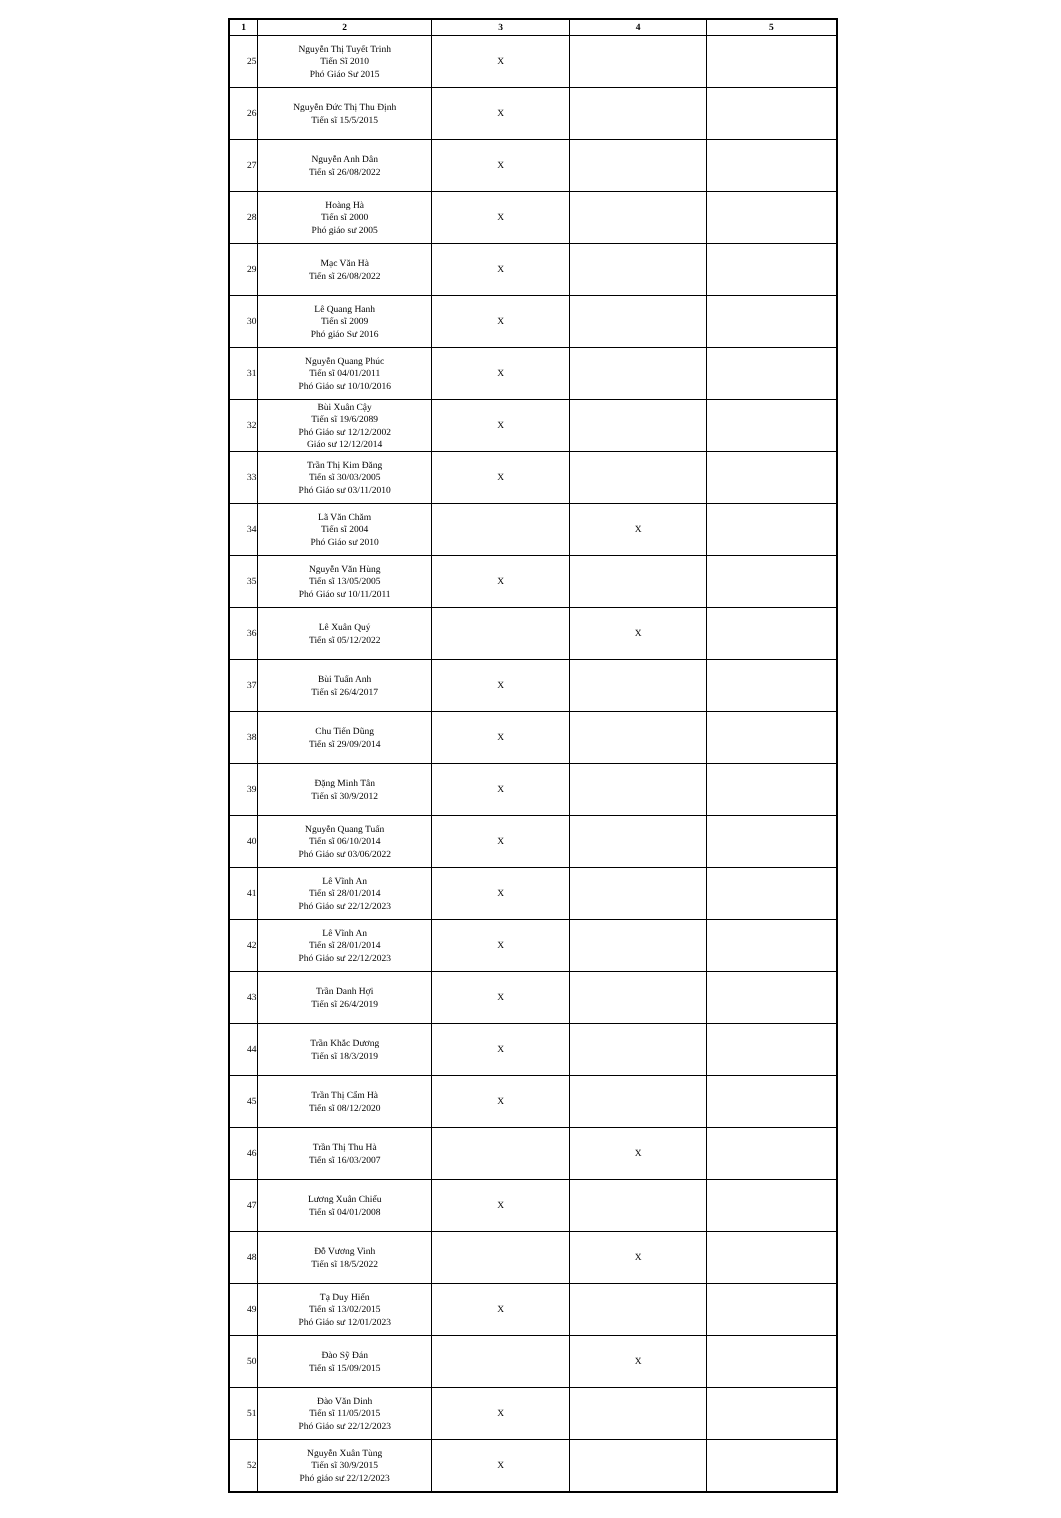| 1 | 2 | 3 | 4 | 5 |
| --- | --- | --- | --- | --- |
| 25 | Nguyễn Thị Tuyết Trinh Tiến Sĩ 2010 Phó Giáo Sư 2015 | X | | |
| 26 | Nguyễn Đức Thị Thu Định Tiến sĩ 15/5/2015 | X | | |
| 27 | Nguyễn Anh Dân Tiến sĩ 26/08/2022 | X | | |
| 28 | Hoàng Hà Tiến sĩ 2000 Phó giáo sư 2005 | X | | |
| 29 | Mạc Văn Hà Tiến sĩ 26/08/2022 | X | | |
| 30 | Lê Quang Hanh Tiến sĩ 2009 Phó giáo Sư 2016 | X | | |
| 31 | Nguyễn Quang Phúc Tiến sĩ 04/01/2011 Phó Giáo sư 10/10/2016 | X | | |
| 32 | Bùi Xuân Cậy Tiến sĩ 19/6/2089 Phó Giáo sư 12/12/2002 Giáo sư 12/12/2014 | X | | |
| 33 | Trần Thị Kim Đăng Tiến sĩ 30/03/2005 Phó Giáo sư 03/11/2010 | X | | |
| 34 | Lã Văn Chăm Tiến sĩ 2004 Phó Giáo sư 2010 | | X | |
| 35 | Nguyễn Văn Hùng Tiến sĩ 13/05/2005 Phó Giáo sư 10/11/2011 | X | | |
| 36 | Lê Xuân Quý Tiến sĩ 05/12/2022 | | X | |
| 37 | Bùi Tuấn Anh Tiến sĩ 26/4/2017 | X | | |
| 38 | Chu Tiến Dũng Tiến sĩ 29/09/2014 | X | | |
| 39 | Đặng Minh Tân Tiến sĩ 30/9/2012 | X | | |
| 40 | Nguyễn Quang Tuấn Tiến sĩ 06/10/2014 Phó Giáo sư 03/06/2022 | X | | |
| 41 | Lê Vĩnh An Tiến sĩ 28/01/2014 Phó Giáo sư 22/12/2023 | X | | |
| 42 | Lê Vĩnh An Tiến sĩ 28/01/2014 Phó Giáo sư 22/12/2023 | X | | |
| 43 | Trần Danh Hợi Tiến sĩ 26/4/2019 | X | | |
| 44 | Trần Khắc Dương Tiến sĩ 18/3/2019 | X | | |
| 45 | Trần Thị Cẩm Hà Tiến sĩ 08/12/2020 | X | | |
| 46 | Trần Thị Thu Hà Tiến sĩ 16/03/2007 | | X | |
| 47 | Lương Xuân Chiểu Tiến sĩ 04/01/2008 | X | | |
| 48 | Đỗ Vương Vinh Tiến sĩ 18/5/2022 | | X | |
| 49 | Tạ Duy Hiển Tiến sĩ 13/02/2015 Phó Giáo sư 12/01/2023 | X | | |
| 50 | Đào Sỹ Đán Tiến sĩ 15/09/2015 | | X | |
| 51 | Đào Văn Dinh Tiến sĩ 11/05/2015 Phó Giáo sư 22/12/2023 | X | | |
| 52 | Nguyễn Xuân Tùng Tiến sĩ 30/9/2015 Phó giáo sư 22/12/2023 | X | | |